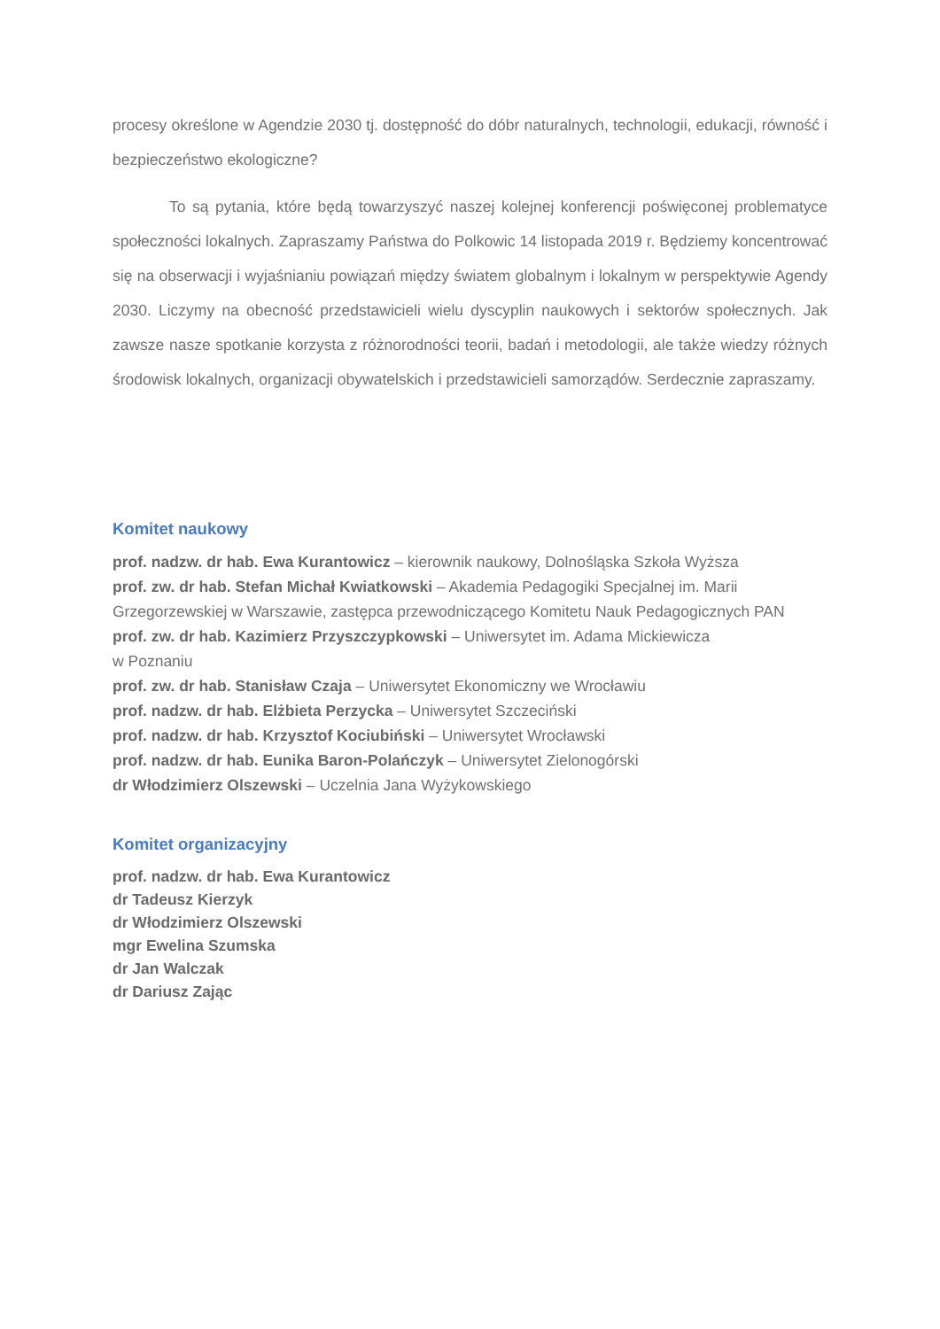procesy określone w Agendzie 2030 tj. dostępność do dóbr naturalnych, technologii, edukacji, równość i bezpieczeństwo ekologiczne?
To są pytania, które będą towarzyszyć naszej kolejnej konferencji poświęconej problematyce społeczności lokalnych. Zapraszamy Państwa do Polkowic 14 listopada 2019 r. Będziemy koncentrować się na obserwacji i wyjaśnianiu powiązań między światem globalnym i lokalnym w perspektywie Agendy 2030. Liczymy na obecność przedstawicieli wielu dyscyplin naukowych i sektorów społecznych. Jak zawsze nasze spotkanie korzysta z różnorodności teorii, badań i metodologii, ale także wiedzy różnych środowisk lokalnych, organizacji obywatelskich i przedstawicieli samorządów. Serdecznie zapraszamy.
Komitet naukowy
prof. nadzw. dr hab. Ewa Kurantowicz – kierownik naukowy, Dolnośląska Szkoła Wyższa
prof. zw. dr hab. Stefan Michał Kwiatkowski – Akademia Pedagogiki Specjalnej im. Marii Grzegorzewskiej w Warszawie, zastępca przewodniczącego Komitetu Nauk Pedagogicznych PAN
prof. zw. dr hab. Kazimierz Przyszczypkowski – Uniwersytet im. Adama Mickiewicza
w Poznaniu
prof. zw. dr hab. Stanisław Czaja – Uniwersytet Ekonomiczny we Wrocławiu
prof. nadzw. dr hab. Elżbieta Perzycka – Uniwersytet Szczeciński
prof. nadzw. dr hab. Krzysztof Kociubiński – Uniwersytet Wrocławski
prof. nadzw. dr hab. Eunika Baron-Polańczyk – Uniwersytet Zielonogórski
dr Włodzimierz Olszewski – Uczelnia Jana Wyżykowskiego
Komitet organizacyjny
prof. nadzw. dr hab. Ewa Kurantowicz
dr Tadeusz Kierzyk
dr Włodzimierz Olszewski
mgr Ewelina Szumska
dr Jan Walczak
dr Dariusz Zając